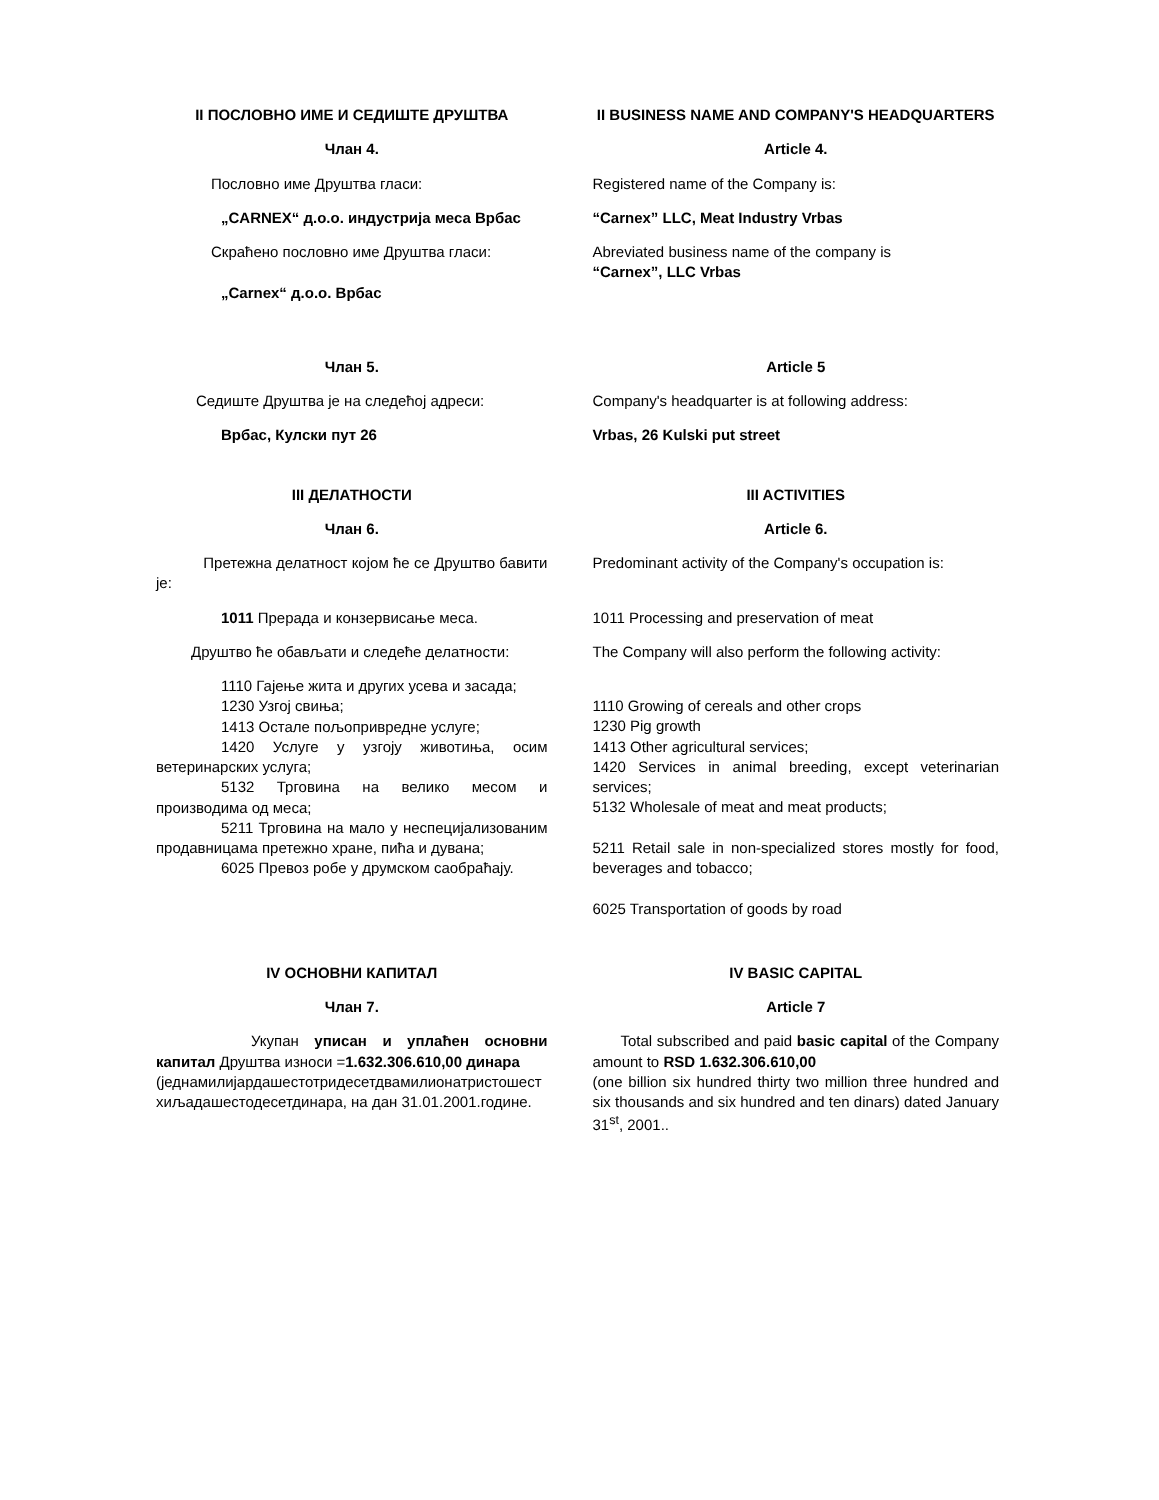| II ПОСЛОВНО ИМЕ И СЕДИШТЕ ДРУШТВА | II BUSINESS NAME AND COMPANY'S HEADQUARTERS |
| Члан 4. | Article 4. |
| Пословно име Друштва гласи: | Registered name of the Company is: |
| „CARNEX“ д.о.о. индустрија меса Врбас | “Carnex” LLC, Meat Industry Vrbas |
| Скраћено пословно име Друштва гласи: „Carnex“ д.о.о. Врбас | Abreviated business name of the company is “Carnex”, LLC Vrbas |
| Члан 5. | Article 5 |
| Седиште Друштва је на следећој адреси: | Company's headquarter is at following address: |
| Врбас, Кулски пут 26 | Vrbas, 26 Kulski put street |
| III ДЕЛАТНОСТИ | III ACTIVITIES |
| Члан 6. | Article 6. |
| Претежна делатност којом ће се Друштво бавити је: | Predominant activity of the Company's occupation is: |
| 1011 Прерада и конзервисање меса. | 1011 Processing and preservation of meat |
| Друштво ће обављати и следеће делатности: | The Company will also perform the following activity: |
| 1110 Гајење жита и других усева и засада; 1230 Узгој свиња; 1413 Остале пољопривредне услуге; 1420 Услуге у узгоју животиња, осим ветеринарских услуга; 5132 Трговина на велико месом и производима од меса; 5211 Трговина на мало у неспецијализованим продавницама претежно хране, пића и дувана; 6025 Превоз робе у друмском саобраћају. | 1110 Growing of cereals and other crops 1230 Pig growth 1413 Other agricultural services; 1420 Services in animal breeding, except veterinarian services; 5132 Wholesale of meat and meat products; 5211 Retail sale in non-specialized stores mostly for food, beverages and tobacco; 6025 Transportation of goods by road |
| IV ОСНОВНИ КАПИТАЛ | IV BASIC CAPITAL |
| Члан 7. | Article 7 |
| Укупан уписан и уплаћен основни капитал Друштва износи = 1.632.306.610,00 динара (једнамилијардашестотридесетдвамилионатристошестхиљадашестодесетдинара, на дан 31.01.2001.године. | Total subscribed and paid basic capital of the Company amount to RSD 1.632.306.610,00 (one billion six hundred thirty two million three hundred and six thousands and six hundred and ten dinars) dated January 31<sup>st</sup>, 2001.. |